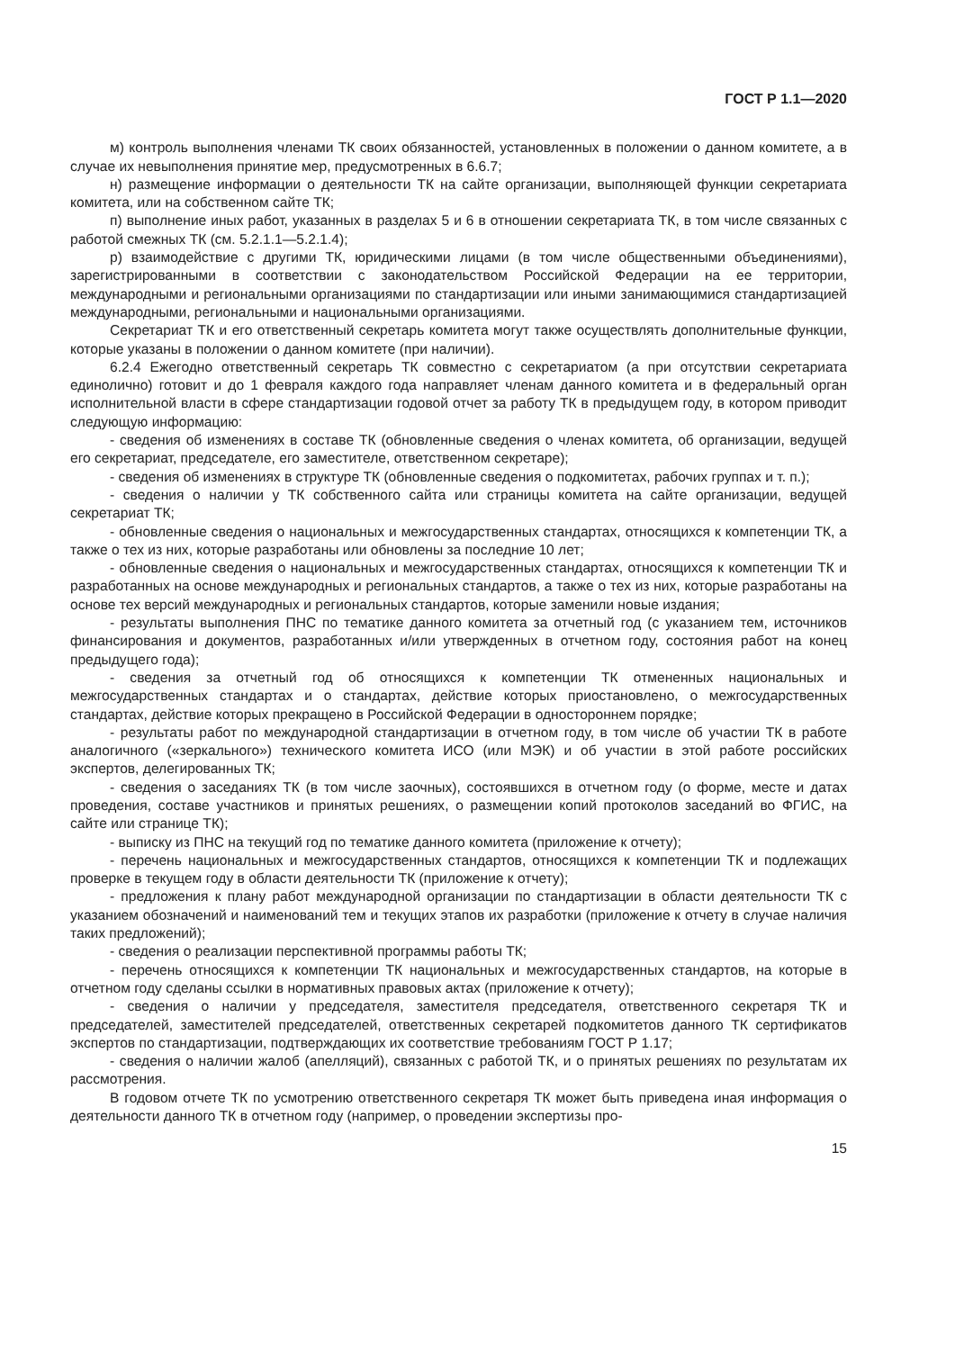ГОСТ Р 1.1—2020
м) контроль выполнения членами ТК своих обязанностей, установленных в положении о данном комитете, а в случае их невыполнения принятие мер, предусмотренных в 6.6.7;
н) размещение информации о деятельности ТК на сайте организации, выполняющей функции секретариата комитета, или на собственном сайте ТК;
п) выполнение иных работ, указанных в разделах 5 и 6 в отношении секретариата ТК, в том числе связанных с работой смежных ТК (см. 5.2.1.1—5.2.1.4);
р) взаимодействие с другими ТК, юридическими лицами (в том числе общественными объединениями), зарегистрированными в соответствии с законодательством Российской Федерации на ее территории, международными и региональными организациями по стандартизации или иными занимающимися стандартизацией международными, региональными и национальными организациями.
Секретариат ТК и его ответственный секретарь комитета могут также осуществлять дополнительные функции, которые указаны в положении о данном комитете (при наличии).
6.2.4 Ежегодно ответственный секретарь ТК совместно с секретариатом (а при отсутствии секретариата единолично) готовит и до 1 февраля каждого года направляет членам данного комитета и в федеральный орган исполнительной власти в сфере стандартизации годовой отчет за работу ТК в предыдущем году, в котором приводит следующую информацию:
- сведения об изменениях в составе ТК (обновленные сведения о членах комитета, об организации, ведущей его секретариат, председателе, его заместителе, ответственном секретаре);
- сведения об изменениях в структуре ТК (обновленные сведения о подкомитетах, рабочих группах и т. п.);
- сведения о наличии у ТК собственного сайта или страницы комитета на сайте организации, ведущей секретариат ТК;
- обновленные сведения о национальных и межгосударственных стандартах, относящихся к компетенции ТК, а также о тех из них, которые разработаны или обновлены за последние 10 лет;
- обновленные сведения о национальных и межгосударственных стандартах, относящихся к компетенции ТК и разработанных на основе международных и региональных стандартов, а также о тех из них, которые разработаны на основе тех версий международных и региональных стандартов, которые заменили новые издания;
- результаты выполнения ПНС по тематике данного комитета за отчетный год (с указанием тем, источников финансирования и документов, разработанных и/или утвержденных в отчетном году, состояния работ на конец предыдущего года);
- сведения за отчетный год об относящихся к компетенции ТК отмененных национальных и межгосударственных стандартах и о стандартах, действие которых приостановлено, о межгосударственных стандартах, действие которых прекращено в Российской Федерации в одностороннем порядке;
- результаты работ по международной стандартизации в отчетном году, в том числе об участии ТК в работе аналогичного («зеркального») технического комитета ИСО (или МЭК) и об участии в этой работе российских экспертов, делегированных ТК;
- сведения о заседаниях ТК (в том числе заочных), состоявшихся в отчетном году (о форме, месте и датах проведения, составе участников и принятых решениях, о размещении копий протоколов заседаний во ФГИС, на сайте или странице ТК);
- выписку из ПНС на текущий год по тематике данного комитета (приложение к отчету);
- перечень национальных и межгосударственных стандартов, относящихся к компетенции ТК и подлежащих проверке в текущем году в области деятельности ТК (приложение к отчету);
- предложения к плану работ международной организации по стандартизации в области деятельности ТК с указанием обозначений и наименований тем и текущих этапов их разработки (приложение к отчету в случае наличия таких предложений);
- сведения о реализации перспективной программы работы ТК;
- перечень относящихся к компетенции ТК национальных и межгосударственных стандартов, на которые в отчетном году сделаны ссылки в нормативных правовых актах (приложение к отчету);
- сведения о наличии у председателя, заместителя председателя, ответственного секретаря ТК и председателей, заместителей председателей, ответственных секретарей подкомитетов данного ТК сертификатов экспертов по стандартизации, подтверждающих их соответствие требованиям ГОСТ Р 1.17;
- сведения о наличии жалоб (апелляций), связанных с работой ТК, и о принятых решениях по результатам их рассмотрения.
В годовом отчете ТК по усмотрению ответственного секретаря ТК может быть приведена иная информация о деятельности данного ТК в отчетном году (например, о проведении экспертизы про-
15